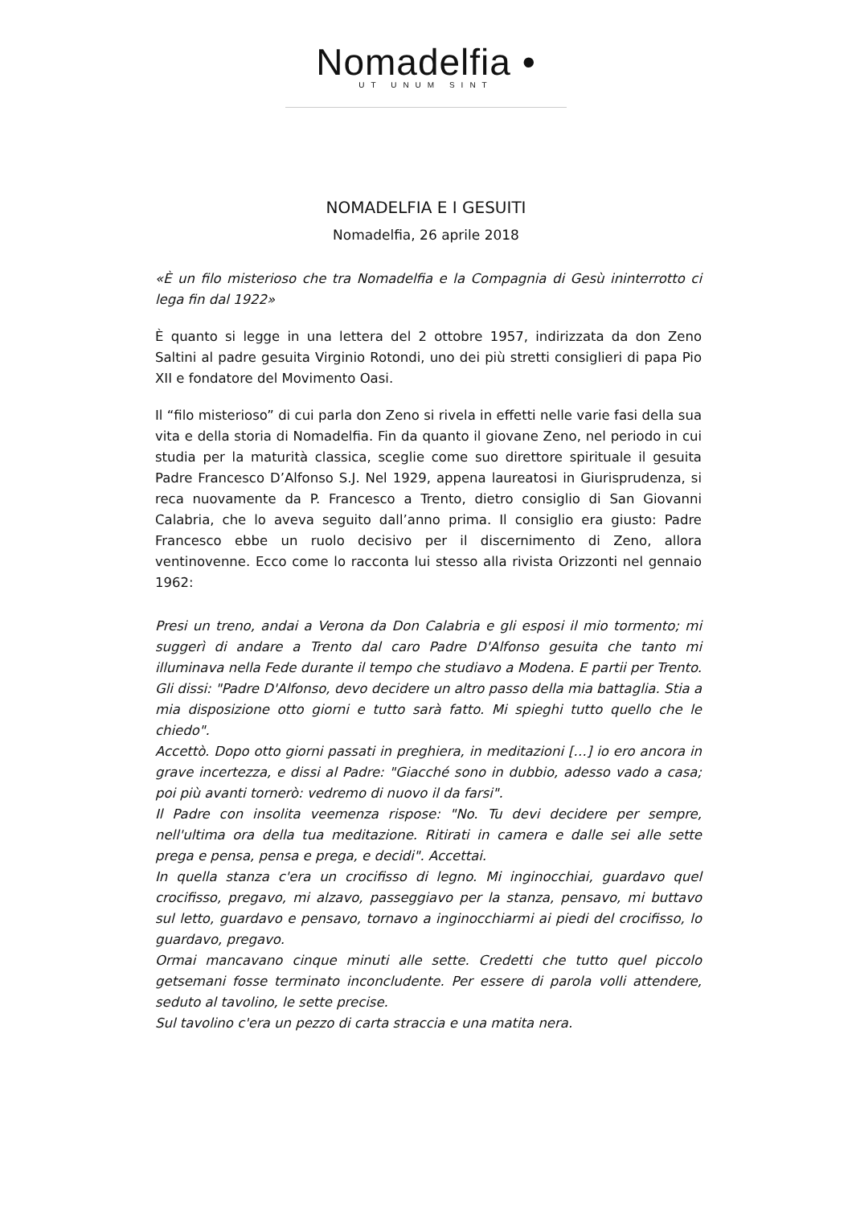Nomadelfia •
UT UNUM SINT
NOMADELFIA E I GESUITI
Nomadelfia, 26 aprile 2018
«È un filo misterioso che tra Nomadelfia e la Compagnia di Gesù ininterrotto ci lega fin dal 1922»
È quanto si legge in una lettera del 2 ottobre 1957, indirizzata da don Zeno Saltini al padre gesuita Virginio Rotondi, uno dei più stretti consiglieri di papa Pio XII e fondatore del Movimento Oasi.
Il “filo misterioso” di cui parla don Zeno si rivela in effetti nelle varie fasi della sua vita e della storia di Nomadelfia. Fin da quanto il giovane Zeno, nel periodo in cui studia per la maturità classica, sceglie come suo direttore spirituale il gesuita Padre Francesco D’Alfonso S.J. Nel 1929, appena laureatosi in Giurisprudenza, si reca nuovamente da P. Francesco a Trento, dietro consiglio di San Giovanni Calabria, che lo aveva seguito dall’anno prima. Il consiglio era giusto: Padre Francesco ebbe un ruolo decisivo per il discernimento di Zeno, allora ventinovenne. Ecco come lo racconta lui stesso alla rivista Orizzonti nel gennaio 1962:
Presi un treno, andai a Verona da Don Calabria e gli esposi il mio tormento; mi suggerì di andare a Trento dal caro Padre D'Alfonso gesuita che tanto mi illuminava nella Fede durante il tempo che studiavo a Modena. E partii per Trento. Gli dissi: "Padre D'Alfonso, devo decidere un altro passo della mia battaglia. Stia a mia disposizione otto giorni e tutto sarà fatto. Mi spieghi tutto quello che le chiedo".
Accettò. Dopo otto giorni passati in preghiera, in meditazioni […] io ero ancora in grave incertezza, e dissi al Padre: "Giacché sono in dubbio, adesso vado a casa; poi più avanti tornerò: vedremo di nuovo il da farsi".
Il Padre con insolita veemenza rispose: "No. Tu devi decidere per sempre, nell'ultima ora della tua meditazione. Ritirati in camera e dalle sei alle sette prega e pensa, pensa e prega, e decidi". Accettai.
In quella stanza c'era un crocifisso di legno. Mi inginocchiai, guardavo quel crocifisso, pregavo, mi alzavo, passeggiavo per la stanza, pensavo, mi buttavo sul letto, guardavo e pensavo, tornavo a inginocchiarmi ai piedi del crocifisso, lo guardavo, pregavo.
Ormai mancavano cinque minuti alle sette. Credetti che tutto quel piccolo getsemani fosse terminato inconcludente. Per essere di parola volli attendere, seduto al tavolino, le sette precise.
Sul tavolino c'era un pezzo di carta straccia e una matita nera.